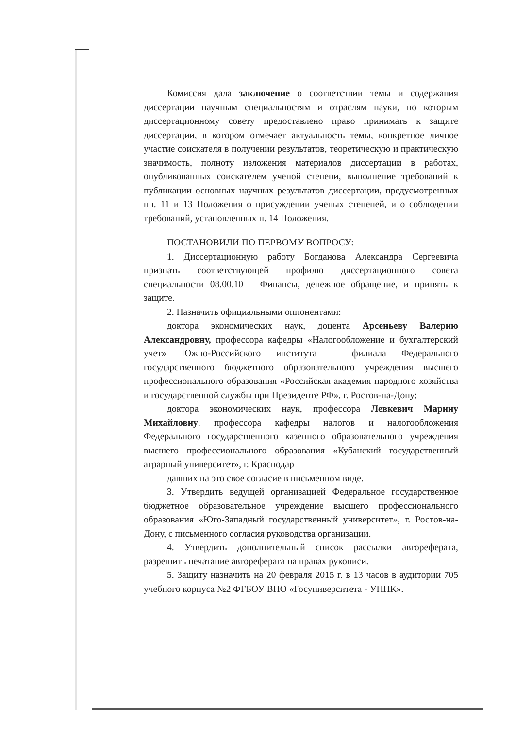Комиссия дала заключение о соответствии темы и содержания диссертации научным специальностям и отраслям науки, по которым диссертационному совету предоставлено право принимать к защите диссертации, в котором отмечает актуальность темы, конкретное личное участие соискателя в получении результатов, теоретическую и практическую значимость, полноту изложения материалов диссертации в работах, опубликованных соискателем ученой степени, выполнение требований к публикации основных научных результатов диссертации, предусмотренных пп. 11 и 13 Положения о присуждении ученых степеней, и о соблюдении требований, установленных п. 14 Положения.
ПОСТАНОВИЛИ ПО ПЕРВОМУ ВОПРОСУ:
1. Диссертационную работу Богданова Александра Сергеевича признать соответствующей профилю диссертационного совета специальности 08.00.10 – Финансы, денежное обращение, и принять к защите.
2. Назначить официальными оппонентами:
доктора экономических наук, доцента Арсеньеву Валерию Александровну, профессора кафедры «Налогообложение и бухгалтерский учет» Южно-Российского института – филиала Федерального государственного бюджетного образовательного учреждения высшего профессионального образования «Российская академия народного хозяйства и государственной службы при Президенте РФ», г. Ростов-на-Дону;
доктора экономических наук, профессора Левкевич Марину Михайловну, профессора кафедры налогов и налогообложения Федерального государственного казенного образовательного учреждения высшего профессионального образования «Кубанский государственный аграрный университет», г. Краснодар
давших на это свое согласие в письменном виде.
3. Утвердить ведущей организацией Федеральное государственное бюджетное образовательное учреждение высшего профессионального образования «Юго-Западный государственный университет», г. Ростов-на-Дону, с письменного согласия руководства организации.
4. Утвердить дополнительный список рассылки автореферата, разрешить печатание автореферата на правах рукописи.
5. Защиту назначить на 20 февраля 2015 г. в 13 часов в аудитории 705 учебного корпуса №2 ФГБОУ ВПО «Госуниверситета - УНПК».